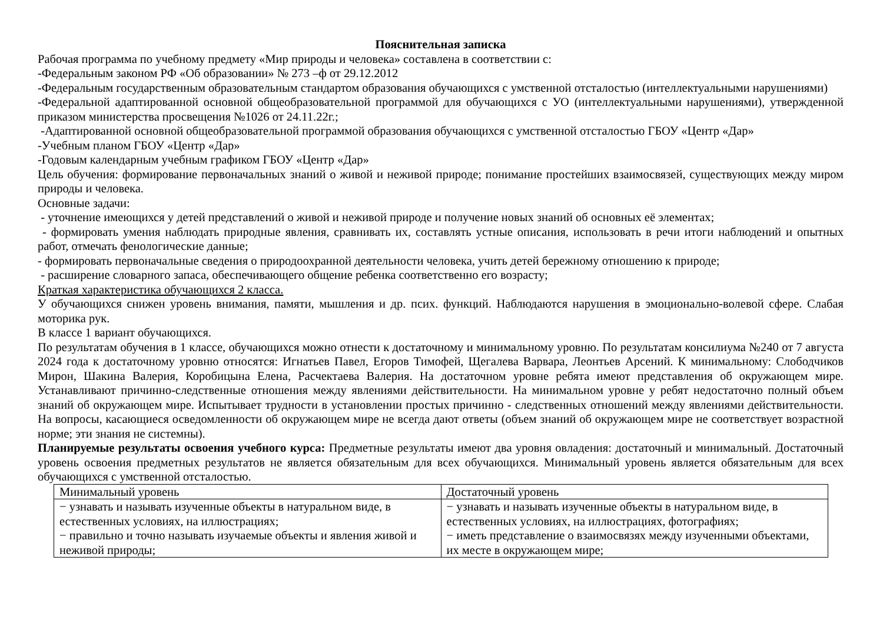Пояснительная записка
Рабочая программа по учебному предмету «Мир природы и человека» составлена в соответствии с:
-Федеральным законом РФ «Об образовании» № 273 –ф от 29.12.2012
-Федеральным государственным образовательным стандартом образования обучающихся с умственной отсталостью (интеллектуальными нарушениями)
-Федеральной адаптированной основной общеобразовательной программой для обучающихся с УО (интеллектуальными нарушениями), утвержденной приказом министерства просвещения №1026 от 24.11.22г.;
-Адаптированной основной общеобразовательной программой образования обучающихся с умственной отсталостью ГБОУ «Центр «Дар»
-Учебным планом ГБОУ «Центр «Дар»
-Годовым календарным учебным графиком ГБОУ «Центр «Дар»
Цель обучения: формирование первоначальных знаний о живой и неживой природе; понимание простейших взаимосвязей, существующих между миром природы и человека.
Основные задачи:
- уточнение имеющихся у детей представлений о живой и неживой природе и получение новых знаний об основных её элементах;
- формировать умения наблюдать природные явления, сравнивать их, составлять устные описания, использовать в речи итоги наблюдений и опытных работ, отмечать фенологические данные;
- формировать первоначальные сведения о природоохранной деятельности человека, учить детей бережному отношению к природе;
- расширение словарного запаса, обеспечивающего общение ребенка соответственно его возрасту;
Краткая характеристика обучающихся 2 класса.
У обучающихся снижен уровень внимания, памяти, мышления и др. псих. функций. Наблюдаются нарушения в эмоционально-волевой сфере. Слабая моторика рук.
В классе 1 вариант обучающихся.
По результатам обучения в 1 классе, обучающихся можно отнести к достаточному и минимальному уровню. По результатам консилиума №240 от 7 августа 2024 года к достаточному уровню относятся: Игнатьев Павел, Егоров Тимофей, Щегалева Варвара, Леонтьев Арсений. К минимальному: Слободчиков Мирон, Шакина Валерия, Коробицына Елена, Расчектаева Валерия. На достаточном уровне ребята имеют представления об окружающем мире. Устанавливают причинно-следственные отношения между явлениями действительности. На минимальном уровне у ребят недостаточно полный объем знаний об окружающем мире. Испытывает трудности в установлении простых причинно - следственных отношений между явлениями действительности. На вопросы, касающиеся осведомленности об окружающем мире не всегда дают ответы (объем знаний об окружающем мире не соответствует возрастной норме; эти знания не системны).
Планируемые результаты освоения учебного курса: Предметные результаты имеют два уровня овладения: достаточный и минимальный. Достаточный уровень освоения предметных результатов не является обязательным для всех обучающихся. Минимальный уровень является обязательным для всех обучающихся с умственной отсталостью.
| Минимальный уровень | Достаточный уровень |
| − узнавать и называть изученные объекты в натуральном виде, в естественных условиях, на иллюстрациях; − правильно и точно называть изучаемые объекты и явления живой и неживой природы; | − узнавать и называть изученные объекты в натуральном виде, в естественных условиях, на иллюстрациях, фотографиях; − иметь представление о взаимосвязях между изученными объектами, их месте в окружающем мире; |